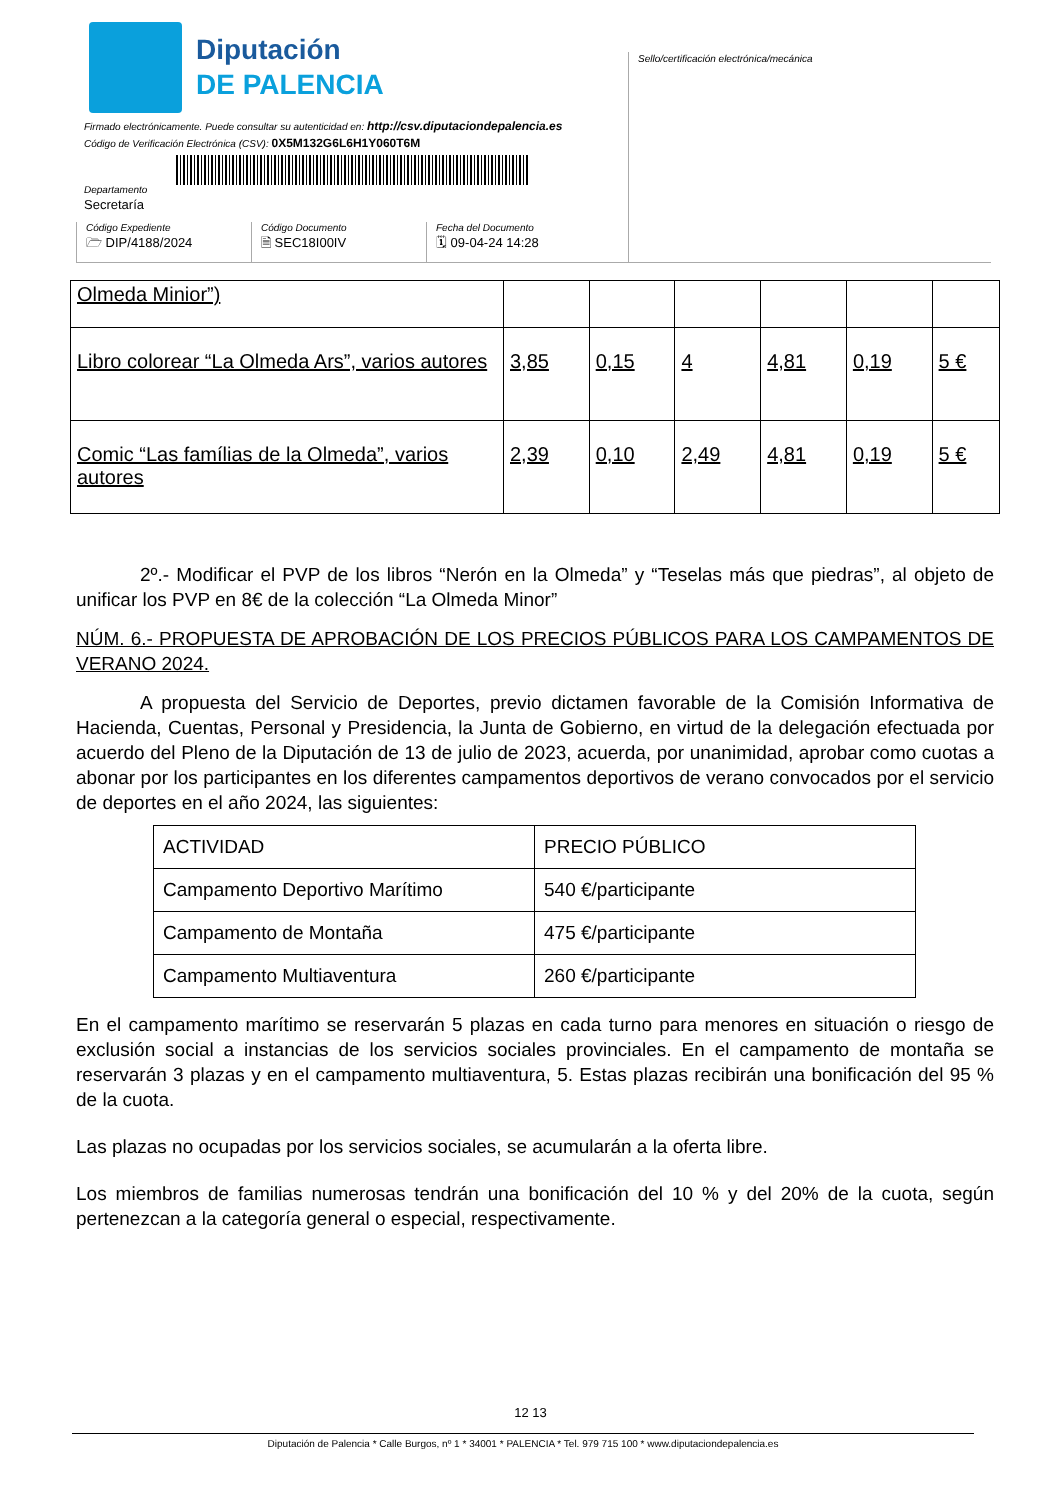Diputación
DE PALENCIA
Sello/certificación electrónica/mecánica
Firmado electrónicamente. Puede consultar su autenticidad en: http://csv.diputaciondepalencia.es
Código de Verificación Electrónica (CSV): 0X5M132G6L6H1Y060T6M
Departamento
Secretaría
Código Expediente
🗁 DIP/4188/2024
Código Documento
🗎 SEC18I00IV
Fecha del Documento
🗓 09-04-24 14:28
| Olmeda Minior”) | | | | | | |
| Libro colorear “La Olmeda Ars”, varios autores | 3,85 | 0,15 | 4 | 4,81 | 0,19 | 5 € |
| Comic “Las famílias de la Olmeda”, varios autores | 2,39 | 0,10 | 2,49 | 4,81 | 0,19 | 5 € |
2º.- Modificar el PVP de los libros “Nerón en la Olmeda” y “Teselas más que piedras”, al objeto de unificar los PVP en 8€ de la colección “La Olmeda Minor”
NÚM. 6.- PROPUESTA DE APROBACIÓN DE LOS PRECIOS PÚBLICOS PARA LOS CAMPAMENTOS DE VERANO 2024.
A propuesta del Servicio de Deportes, previo dictamen favorable de la Comisión Informativa de Hacienda, Cuentas, Personal y Presidencia, la Junta de Gobierno, en virtud de la delegación efectuada por acuerdo del Pleno de la Diputación de 13 de julio de 2023, acuerda, por unanimidad, aprobar como cuotas a abonar por los participantes en los diferentes campamentos deportivos de verano convocados por el servicio de deportes en el año 2024, las siguientes:
| ACTIVIDAD | PRECIO PÚBLICO |
| Campamento Deportivo Marítimo | 540 €/participante |
| Campamento de Montaña | 475 €/participante |
| Campamento Multiaventura | 260 €/participante |
En el campamento marítimo se reservarán 5 plazas en cada turno para menores en situación o riesgo de exclusión social a instancias de los servicios sociales provinciales. En el campamento de montaña se reservarán 3 plazas y en el campamento multiaventura, 5. Estas plazas recibirán una bonificación del 95 % de la cuota.
Las plazas no ocupadas por los servicios sociales, se acumularán a la oferta libre.
Los miembros de familias numerosas tendrán una bonificación del 10 % y del 20% de la cuota, según pertenezcan a la categoría general o especial, respectivamente.
12 13
Diputación de Palencia * Calle Burgos, nº 1 * 34001 * PALENCIA * Tel. 979 715 100 * www.diputaciondepalencia.es